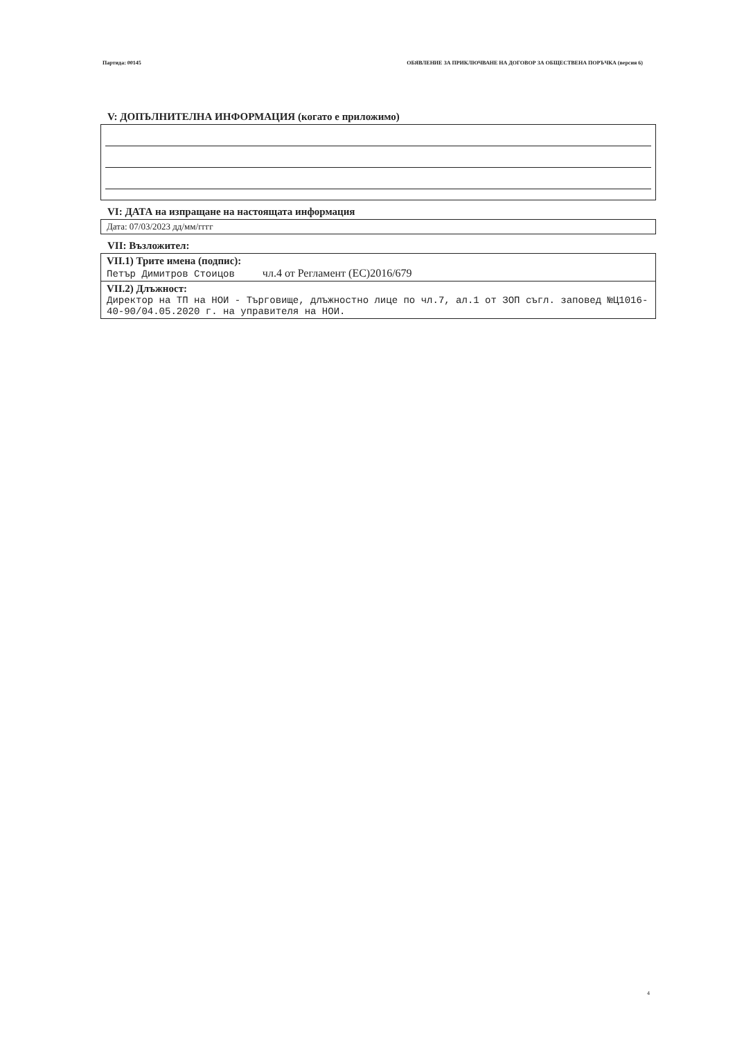Партида: 00145 ОБЯВЛЕНИЕ ЗА ПРИКЛЮЧВАНЕ НА ДОГОВОР ЗА ОБЩЕСТВЕНА ПОРЪЧКА (версия 6)
V: ДОПЪЛНИТЕЛНА ИНФОРМАЦИЯ (когато е приложимо)
VI: ДАТА на изпращане на настоящата информация
Дата: 07/03/2023 дд/мм/гггг
VII: Възложител:
VII.1) Трите имена (подпис):
Петър Димитров Стоицов чл.4 от Регламент (ЕС)2016/679
VII.2) Длъжност:
Директор на ТП на НОИ - Търговище, длъжностно лице по чл.7, ал.1 от ЗОП съгл. заповед №Ц1016-40-90/04.05.2020 г. на управителя на НОИ.
4